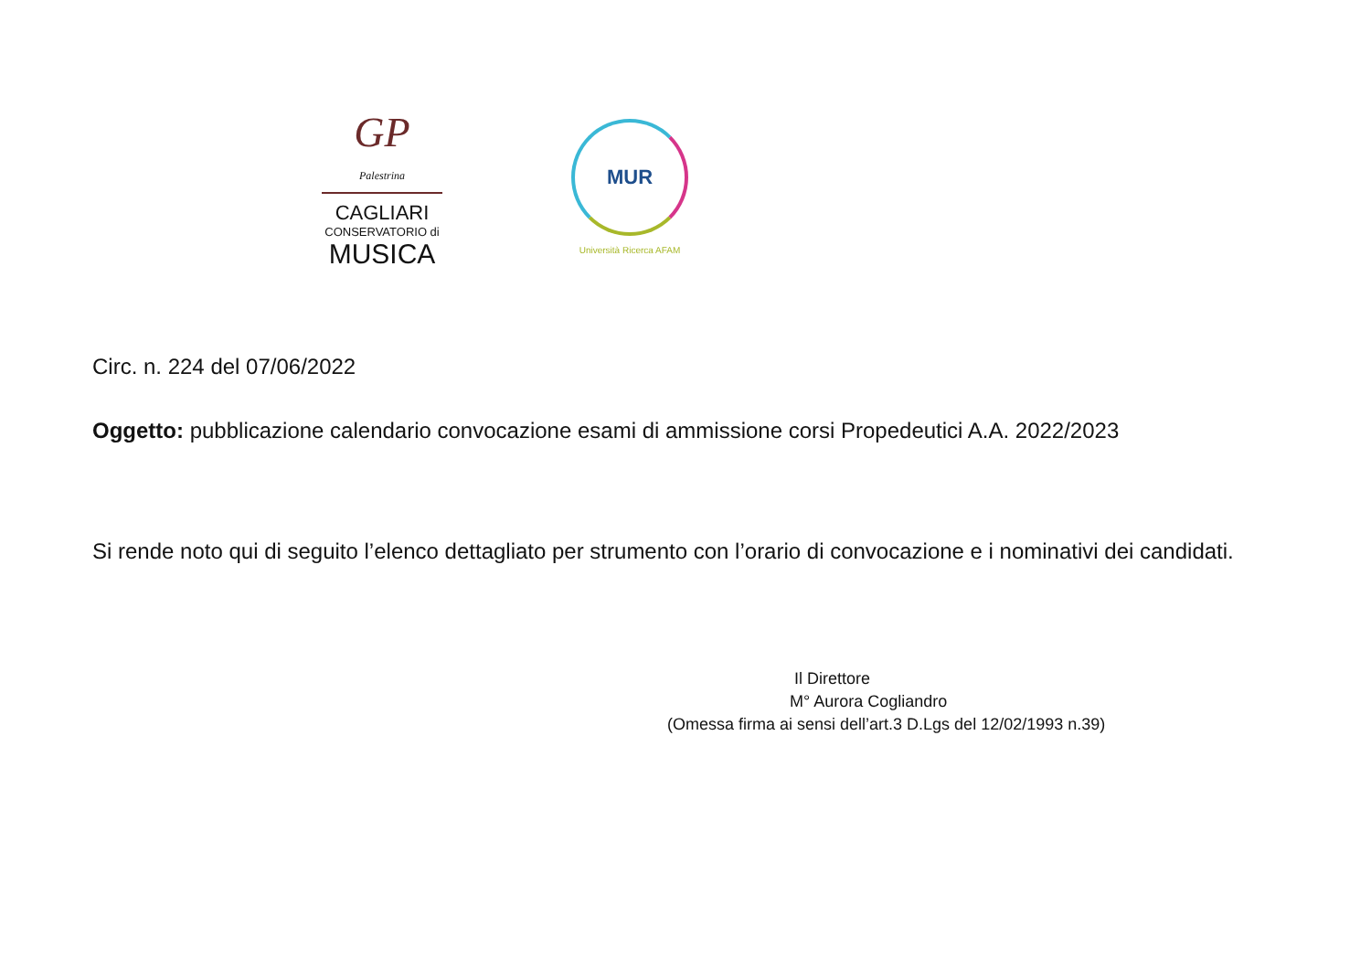GP
Palestrina
CAGLIARI
CONSERVATORIO di
MUSICA
MUR
Università Ricerca AFAM
Circ. n. 224 del 07/06/2022
Oggetto: pubblicazione calendario convocazione esami di ammissione corsi Propedeutici A.A. 2022/2023
Si rende noto qui di seguito l’elenco dettagliato per strumento con l’orario di convocazione e i nominativi dei candidati.
Il Direttore
M° Aurora Cogliandro
(Omessa firma ai sensi dell’art.3 D.Lgs del 12/02/1993 n.39)